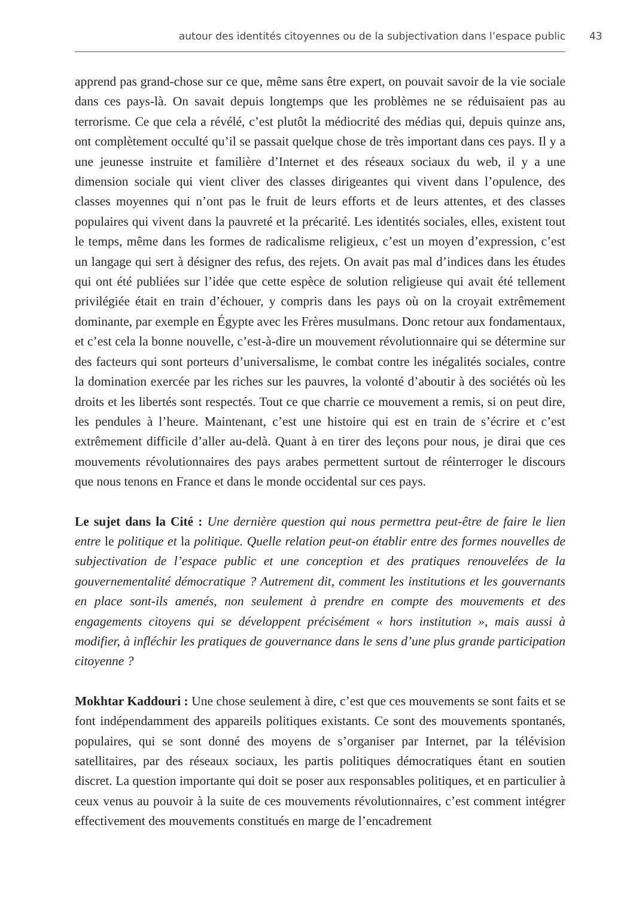autour des identités citoyennes ou de la subjectivation dans l’espace public 43
apprend pas grand-chose sur ce que, même sans être expert, on pouvait savoir de la vie sociale dans ces pays-là. On savait depuis longtemps que les problèmes ne se réduisaient pas au terrorisme. Ce que cela a révélé, c’est plutôt la médiocrité des médias qui, depuis quinze ans, ont complètement occulté qu’il se passait quelque chose de très important dans ces pays. Il y a une jeunesse instruite et familière d’Internet et des réseaux sociaux du web, il y a une dimension sociale qui vient cliver des classes dirigeantes qui vivent dans l’opulence, des classes moyennes qui n’ont pas le fruit de leurs efforts et de leurs attentes, et des classes populaires qui vivent dans la pauvreté et la précarité. Les identités sociales, elles, existent tout le temps, même dans les formes de radicalisme religieux, c’est un moyen d’expression, c’est un langage qui sert à désigner des refus, des rejets. On avait pas mal d’indices dans les études qui ont été publiées sur l’idée que cette espèce de solution religieuse qui avait été tellement privilégiée était en train d’échouer, y compris dans les pays où on la croyait extrêmement dominante, par exemple en Égypte avec les Frères musulmans. Donc retour aux fondamentaux, et c’est cela la bonne nouvelle, c’est-à-dire un mouvement révolutionnaire qui se détermine sur des facteurs qui sont porteurs d’universalisme, le combat contre les inégalités sociales, contre la domination exercée par les riches sur les pauvres, la volonté d’aboutir à des sociétés où les droits et les libertés sont respectés. Tout ce que charrie ce mouvement a remis, si on peut dire, les pendules à l’heure. Maintenant, c’est une histoire qui est en train de s’écrire et c’est extrêmement difficile d’aller au-delà. Quant à en tirer des leçons pour nous, je dirai que ces mouvements révolutionnaires des pays arabes permettent surtout de réinterroger le discours que nous tenons en France et dans le monde occidental sur ces pays.
Le sujet dans la Cité : Une dernière question qui nous permettra peut-être de faire le lien entre le politique et la politique. Quelle relation peut-on établir entre des formes nouvelles de subjectivation de l’espace public et une conception et des pratiques renouvelées de la gouvernementalité démocratique ? Autrement dit, comment les institutions et les gouvernants en place sont-ils amenés, non seulement à prendre en compte des mouvements et des engagements citoyens qui se développent précisément « hors institution », mais aussi à modifier, à infléchir les pratiques de gouvernance dans le sens d’une plus grande participation citoyenne ?
Mokhtar Kaddouri : Une chose seulement à dire, c’est que ces mouvements se sont faits et se font indépendamment des appareils politiques existants. Ce sont des mouvements spontanés, populaires, qui se sont donné des moyens de s’organiser par Internet, par la télévision satellitaires, par des réseaux sociaux, les partis politiques démocratiques étant en soutien discret. La question importante qui doit se poser aux responsables politiques, et en particulier à ceux venus au pouvoir à la suite de ces mouvements révolutionnaires, c’est comment intégrer effectivement des mouvements constitués en marge de l’encadrement